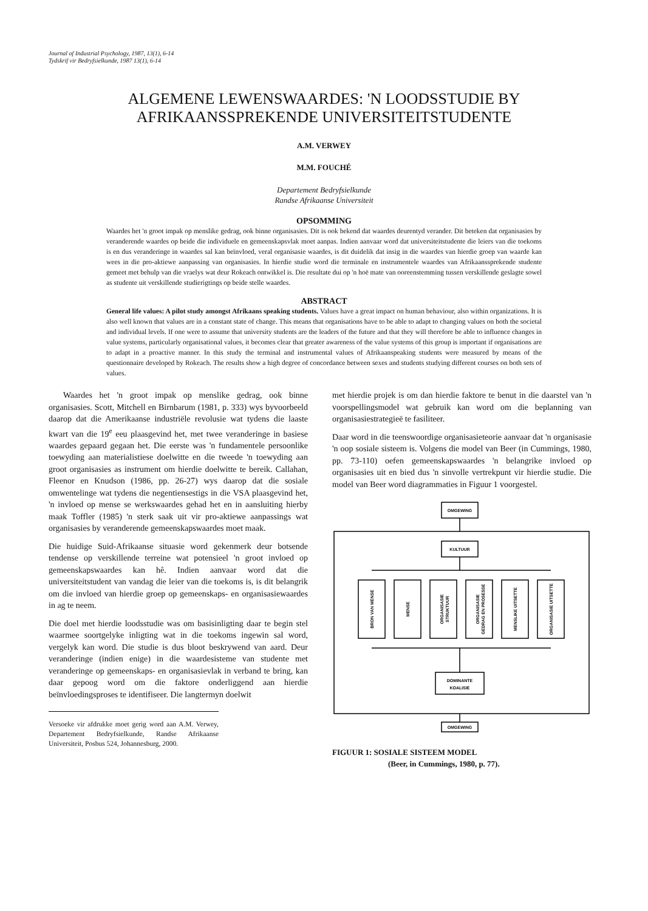Journal of Industrial Psychology, 1987, 13(1), 6-14
Tydskrif vir Bedryfsielkunde, 1987 13(1), 6-14
ALGEMENE LEWENSWAARDES: 'N LOODSSTUDIE BY
AFRIKAANSSPREKENDE UNIVERSITEITSTUDENTE
A.M. VERWEY
M.M. FOUCHÉ
Departement Bedryfsielkunde
Randse Afrikaanse Universiteit
OPSOMMING
Waardes het 'n groot impak op menslike gedrag, ook binne organisasies. Dit is ook bekend dat waardes deurentyd verander. Dit beteken dat organisasies by veranderende waardes op beide die individuele en gemeenskapsvlak moet aanpas. Indien aanvaar word dat universiteitstudente die leiers van die toekoms is en dus veranderinge in waardes sal kan beïnvloed, veral organisasie waardes, is dit duidelik dat insig in die waardes van hierdie groep van waarde kan wees in die pro-aktiewe aanpassing van organisasies. In hierdie studie word die terminale en instrumentele waardes van Afrikaanssprekende studente gemeet met behulp van die vraelys wat deur Rokeach ontwikkel is. Die resultate dui op 'n hoë mate van ooreenstemming tussen verskillende geslagte sowel as studente uit verskillende studierigtings op beide stelle waardes.
ABSTRACT
General life values: A pilot study amongst Afrikaans speaking students. Values have a great impact on human behaviour, also within organizations. It is also well known that values are in a constant state of change. This means that organisations have to be able to adapt to changing values on both the societal and individual levels. If one were to assume that university students are the leaders of the future and that they will therefore be able to influence changes in value systems, particularly organisational values, it becomes clear that greater awareness of the value systems of this group is important if organisations are to adapt in a proactive manner. In this study the terminal and instrumental values of Afrikaanspeaking students were measured by means of the questionnaire developed by Rokeach. The results show a high degree of concordance between sexes and students studying different courses on both sets of values.
Waardes het 'n groot impak op menslike gedrag, ook binne organisasies. Scott, Mitchell en Birnbarum (1981, p. 333) wys byvoorbeeld daarop dat die Amerikaanse industriële revolusie wat tydens die laaste kwart van die 19<sup>e</sup> eeu plaasgevind het, met twee veranderinge in basiese waardes gepaard gegaan het. Die eerste was 'n fundamentele persoonlike toewyding aan materialistiese doelwitte en die tweede 'n toewyding aan groot organisasies as instrument om hierdie doelwitte te bereik. Callahan, Fleenor en Knudson (1986, pp. 26-27) wys daarop dat die sosiale omwentelinge wat tydens die negentiensestigs in die VSA plaasgevind het, 'n invloed op mense se werkswaardes gehad het en in aansluiting hierby maak Toffler (1985) 'n sterk saak uit vir pro-aktiewe aanpassings wat organisasies by veranderende gemeenskapswaardes moet maak.
Die huidige Suid-Afrikaanse situasie word gekenmerk deur botsende tendense op verskillende terreine wat potensieel 'n groot invloed op gemeenskapswaardes kan hê. Indien aanvaar word dat die universiteitstudent van vandag die leier van die toekoms is, is dit belangrik om die invloed van hierdie groep op gemeenskaps- en organisasiewaardes in ag te neem.
Die doel met hierdie loodsstudie was om basisinligting daar te begin stel waarmee soortgelyke inligting wat in die toekoms ingewin sal word, vergelyk kan word. Die studie is dus bloot beskrywend van aard. Deur veranderinge (indien enige) in die waardesisteme van studente met veranderinge op gemeenskaps- en organisasievlak in verband te bring, kan daar gepoog word om die faktore onderliggend aan hierdie beïnvloedingsproses te identifiseer. Die langtermyn doelwit
Versoeke vir afdrukke moet gerig word aan A.M. Verwey, Departement Bedryfsielkunde, Randse Afrikaanse Universiteit, Posbus 524, Johannesburg, 2000.
met hierdie projek is om dan hierdie faktore te benut in die daarstel van 'n voorspellingsmodel wat gebruik kan word om die beplanning van organisasiestrategieë te fasiliteer.
Daar word in die teenswoordige organisasieteorie aanvaar dat 'n organisasie 'n oop sosiale sisteem is. Volgens die model van Beer (in Cummings, 1980, pp. 73-110) oefen gemeenskapswaardes 'n belangrike invloed op organisasies uit en bied dus 'n sinvolle vertrekpunt vir hierdie studie. Die model van Beer word diagrammaties in Figuur 1 voorgestel.
OMGEWING
KULTUUR
DOMINANTE
KOALISIE
OMGEWING
BRON VAN MENSE
MENSE
ORGANISASIE
STRUKTUUR
ORGANISASIE
GEDRAG EN PROSESSE
MENSLIKE UITSETTE
ORGANISASIE UITSETTE
FIGUUR 1: SOSIALE SISTEEM MODEL
(Beer, in Cummings, 1980, p. 77).